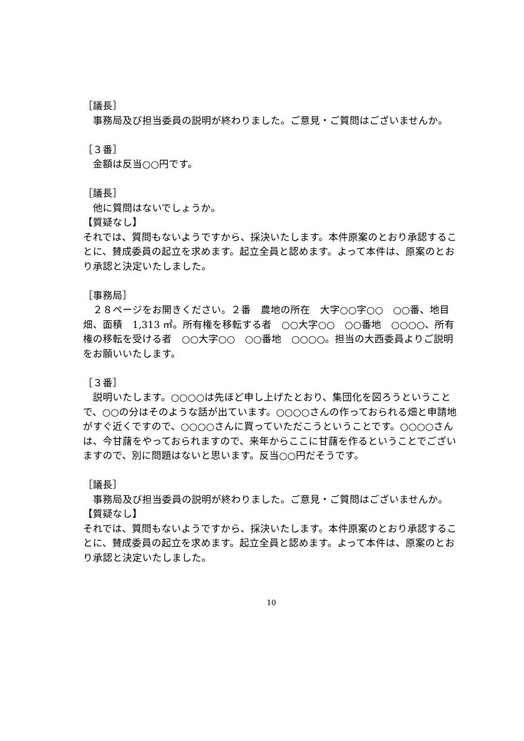［議長］
　事務局及び担当委員の説明が終わりました。ご意見・ご質問はございませんか。
［３番］
　金額は反当○○円です。
［議長］
　他に質問はないでしょうか。
【質疑なし】
それでは、質問もないようですから、採決いたします。本件原案のとおり承認することに、賛成委員の起立を求めます。起立全員と認めます。よって本件は、原案のとおり承認と決定いたしました。
［事務局］
　２８ページをお開きください。２番　農地の所在　大字○○字○○　○○番、地目　畑、面積　1,313 ㎡。所有権を移転する者　○○大字○○　○○番地　○○○○、所有権の移転を受ける者　○○大字○○　○○番地　○○○○。担当の大西委員よりご説明をお願いいたします。
［３番］
　説明いたします。○○○○は先ほど申し上げたとおり、集団化を図ろうということで、○○の分はそのような話が出ています。○○○○さんの作っておられる畑と申請地がすぐ近くですので、○○○○さんに買っていただこうということです。○○○○さんは、今甘藷をやっておられますので、来年からここに甘藷を作るということでございますので、別に問題はないと思います。反当○○円だそうです。
［議長］
　事務局及び担当委員の説明が終わりました。ご意見・ご質問はございませんか。
【質疑なし】
それでは、質問もないようですから、採決いたします。本件原案のとおり承認することに、賛成委員の起立を求めます。起立全員と認めます。よって本件は、原案のとおり承認と決定いたしました。
10